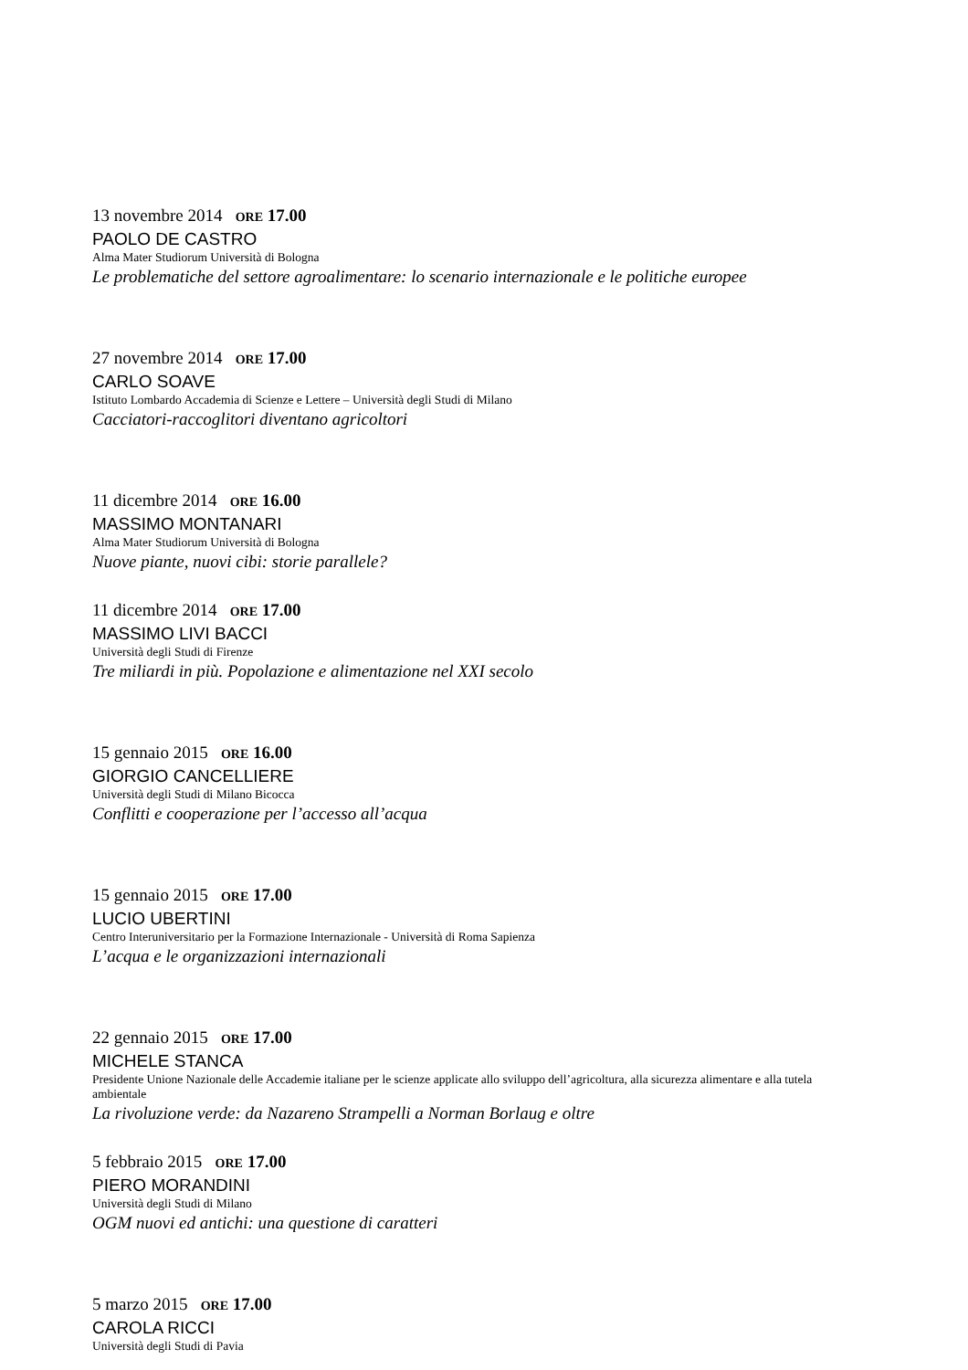13 novembre 2014 ORE 17.00
PAOLO DE CASTRO
Alma Mater Studiorum Università di Bologna
Le problematiche del settore agroalimentare: lo scenario internazionale e le politiche europee
27 novembre 2014 ORE 17.00
CARLO SOAVE
Istituto Lombardo Accademia di Scienze e Lettere – Università degli Studi di Milano
Cacciatori-raccoglitori diventano agricoltori
11 dicembre 2014 ORE 16.00
MASSIMO MONTANARI
Alma Mater Studiorum Università di Bologna
Nuove piante, nuovi cibi: storie parallele?
11 dicembre 2014 ORE 17.00
MASSIMO LIVI BACCI
Università degli Studi di Firenze
Tre miliardi in più. Popolazione e alimentazione nel XXI secolo
15 gennaio 2015 ORE 16.00
GIORGIO CANCELLIERE
Università degli Studi di Milano Bicocca
Conflitti e cooperazione per l’accesso all’acqua
15 gennaio 2015 ORE 17.00
LUCIO UBERTINI
Centro Interuniversitario per la Formazione Internazionale - Università di Roma Sapienza
L’acqua e le organizzazioni internazionali
22 gennaio 2015 ORE 17.00
MICHELE STANCA
Presidente Unione Nazionale delle Accademie italiane per le scienze applicate allo sviluppo dell’agricoltura, alla sicurezza alimentare e alla tutela ambientale
La rivoluzione verde: da Nazareno Strampelli a Norman Borlaug e oltre
5 febbraio 2015 ORE 17.00
PIERO MORANDINI
Università degli Studi di Milano
OGM nuovi ed antichi: una questione di caratteri
5 marzo 2015 ORE 17.00
CAROLA RICCI
Università degli Studi di Pavia